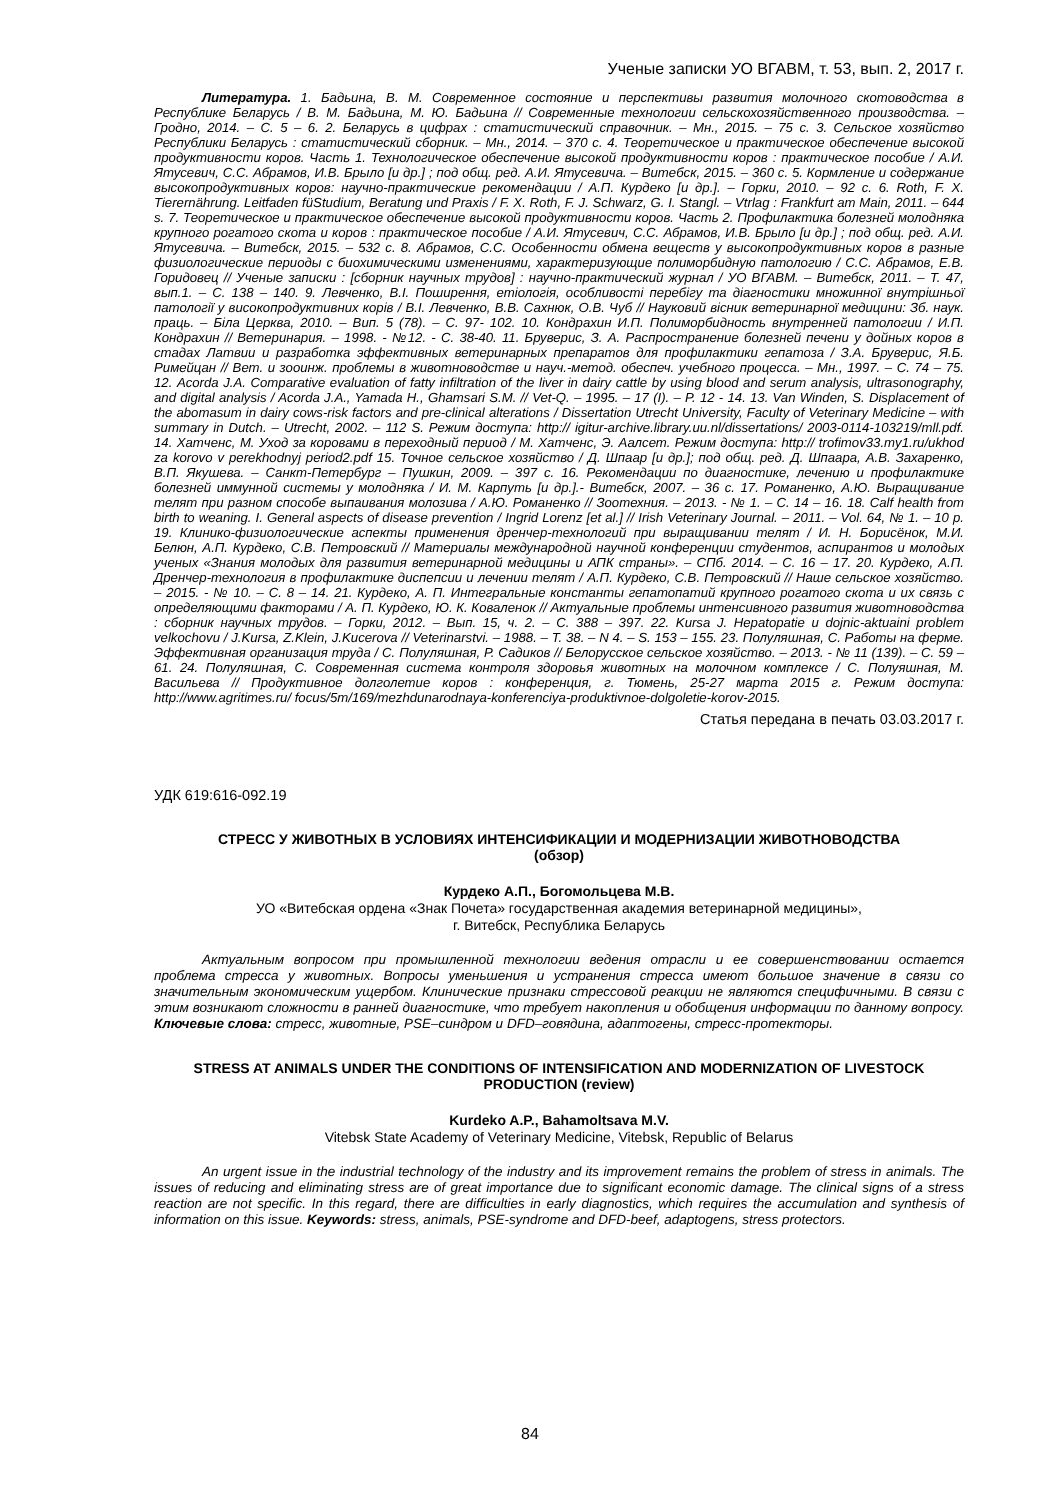Ученые записки УО ВГАВМ, т. 53, вып. 2, 2017 г.
Литература. 1. Бадьина, В. М. Современное состояние и перспективы развития молочного скотоводства в Республике Беларусь / В. М. Бадьина, М. Ю. Бадьина // Современные технологии сельскохозяйственного производства. – Гродно, 2014. – С. 5 – 6. 2. Беларусь в цифрах : статистический справочник. – Мн., 2015. – 75 с. 3. Сельское хозяйство Республики Беларусь : статистический сборник. – Мн., 2014. – 370 с. 4. Теоретическое и практическое обеспечение высокой продуктивности коров. Часть 1. Технологическое обеспечение высокой продуктивности коров : практическое пособие / А.И. Ятусевич, С.С. Абрамов, И.В. Брыло [и др.] ; под общ. ред. А.И. Ятусевича. – Витебск, 2015. – 360 с. 5. Кормление и содержание высокопродуктивных коров: научно-практические рекомендации / А.П. Курдеко [и др.]. – Горки, 2010. – 92 с. 6. Roth, F. X. Tierernährung. Leitfaden füStudium, Beratung und Praxis / F. X. Roth, F. J. Schwarz, G. I. Stangl. – Vtrlag : Frankfurt am Main, 2011. – 644 s. 7. Теоретическое и практическое обеспечение высокой продуктивности коров. Часть 2. Профилактика болезней молодняка крупного рогатого скота и коров : практическое пособие / А.И. Ятусевич, С.С. Абрамов, И.В. Брыло [и др.] ; под общ. ред. А.И. Ятусевича. – Витебск, 2015. – 532 с. 8. Абрамов, С.С. Особенности обмена веществ у высокопродуктивных коров в разные физиологические периоды с биохимическими изменениями, характеризующие полиморбидную патологию / С.С. Абрамов, Е.В. Горидовец // Ученые записки : [сборник научных трудов] : научно-практический журнал / УО ВГАВМ. – Витебск, 2011. – Т. 47, вып.1. – С. 138 – 140. 9. Левченко, В.І. Поширення, етіологія, особливості перебігу та діагностики множинної внутрішньої патології у високопродуктивних корів / В.І. Левченко, В.В. Сахнюк, О.В. Чуб // Науковий вісник ветеринарної медицини: Зб. наук. праць. – Біла Церква, 2010. – Вип. 5 (78). – С. 97- 102. 10. Кондрахин И.П. Полиморбидность внутренней патологии / И.П. Кондрахин // Ветеринария. – 1998. - №12. - С. 38-40. 11. Бруверис, З. А. Распространение болезней печени у дойных коров в стадах Латвии и разработка эффективных ветеринарных препаратов для профилактики гепатоза / З.А. Бруверис, Я.Б. Римейцан // Вет. и зооинж. проблемы в животноводстве и науч.-метод. обеспеч. учебного процесса. – Мн., 1997. – С. 74 – 75. 12. Acorda J.A. Comparative evaluation of fatty infiltration of the liver in dairy cattle by using blood and serum analysis, ultrasonography, and digital analysis / Acorda J.A., Yamada H., Ghamsari S.M. // Vet-Q. – 1995. – 17 (I). – P. 12 - 14. 13. Van Winden, S. Displacement of the abomasum in dairy cows-risk factors and pre-clinical alterations / Dissertation Utrecht University, Faculty of Veterinary Medicine – with summary in Dutch. – Utrecht, 2002. – 112 S. Режим доступа: http:// igitur-archive.library.uu.nl/dissertations/ 2003-0114-103219/mll.pdf. 14. Хатченс, М. Уход за коровами в переходный период / М. Хатченс, Э. Аалсет. Режим доступа: http:// trofimov33.my1.ru/ukhod za korovo v perekhodnyj period2.pdf 15. Точное сельское хозяйство / Д. Шпаар [и др.]; под общ. ред. Д. Шпаара, А.В. Захаренко, В.П. Якушева. – Санкт-Петербург – Пушкин, 2009. – 397 с. 16. Рекомендации по диагностике, лечению и профилактике болезней иммунной системы у молодняка / И. М. Карпуть [и др.].- Витебск, 2007. – 36 с. 17. Романенко, А.Ю. Выращивание телят при разном способе выпаивания молозива / А.Ю. Романенко // Зоотехния. – 2013. - № 1. – С. 14 – 16. 18. Calf health from birth to weaning. I. General aspects of disease prevention / Ingrid Lorenz [et al.] // Irish Veterinary Journal. – 2011. – Vol. 64, № 1. – 10 p. 19. Клинико-физиологические аспекты применения дренчер-технологий при выращивании телят / И. Н. Борисёнок, М.И. Белюн, А.П. Курдеко, С.В. Петровский // Материалы международной научной конференции студентов, аспирантов и молодых ученых «Знания молодых для развития ветеринарной медицины и АПК страны». – СПб. 2014. – С. 16 – 17. 20. Курдеко, А.П. Дренчер-технология в профилактике диспепсии и лечении телят / А.П. Курдеко, С.В. Петровский // Наше сельское хозяйство. – 2015. - № 10. – С. 8 – 14. 21. Курдеко, А. П. Интегральные константы гепатопатий крупного рогатого скота и их связь с определяющими факторами / А. П. Курдеко, Ю. К. Коваленок // Актуальные проблемы интенсивного развития животноводства : сборник научных трудов. – Горки, 2012. – Вып. 15, ч. 2. – С. 388 – 397. 22. Kursa J. Hepatopatie u dojnic-aktuaini problem velkochovu / J.Kursa, Z.Klein, J.Kucerova // Veterinarstvi. – 1988. – T. 38. – N 4. – S. 153 – 155. 23. Полуляшная, С. Работы на ферме. Эффективная организация труда / С. Полуляшная, Р. Садиков // Белорусское сельское хозяйство. – 2013. - № 11 (139). – С. 59 – 61. 24. Полуляшная, С. Современная система контроля здоровья животных на молочном комплексе / С. Полуяшная, М. Васильева // Продуктивное долголетие коров : конференция, г. Тюмень, 25-27 марта 2015 г. Режим доступа: http://www.agritimes.ru/ focus/5m/169/mezhdunarodnaya-konferenciya-produktivnoe-dolgoletie-korov-2015.
Статья передана в печать 03.03.2017 г.
УДК 619:616-092.19
СТРЕСС У ЖИВОТНЫХ В УСЛОВИЯХ ИНТЕНСИФИКАЦИИ И МОДЕРНИЗАЦИИ ЖИВОТНОВОДСТВА
(обзор)
Курдеко А.П., Богомольцева М.В.
УО «Витебская ордена «Знак Почета» государственная академия ветеринарной медицины»,
г. Витебск, Республика Беларусь
Актуальным вопросом при промышленной технологии ведения отрасли и ее совершенствовании остается проблема стресса у животных. Вопросы уменьшения и устранения стресса имеют большое значение в связи со значительным экономическим ущербом. Клинические признаки стрессовой реакции не являются специфичными. В связи с этим возникают сложности в ранней диагностике, что требует накопления и обобщения информации по данному вопросу. Ключевые слова: стресс, животные, PSE–синдром и DFD–говядина, адаптогены, стресс-протекторы.
STRESS AT ANIMALS UNDER THE CONDITIONS OF INTENSIFICATION AND MODERNIZATION OF LIVESTOCK PRODUCTION (review)
Kurdeko A.P., Bahamoltsava M.V.
Vitebsk State Academy of Veterinary Medicine, Vitebsk, Republic of Belarus
An urgent issue in the industrial technology of the industry and its improvement remains the problem of stress in animals. The issues of reducing and eliminating stress are of great importance due to significant economic damage. The clinical signs of a stress reaction are not specific. In this regard, there are difficulties in early diagnostics, which requires the accumulation and synthesis of information on this issue. Keywords: stress, animals, PSE-syndrome and DFD-beef, adaptogens, stress protectors.
84